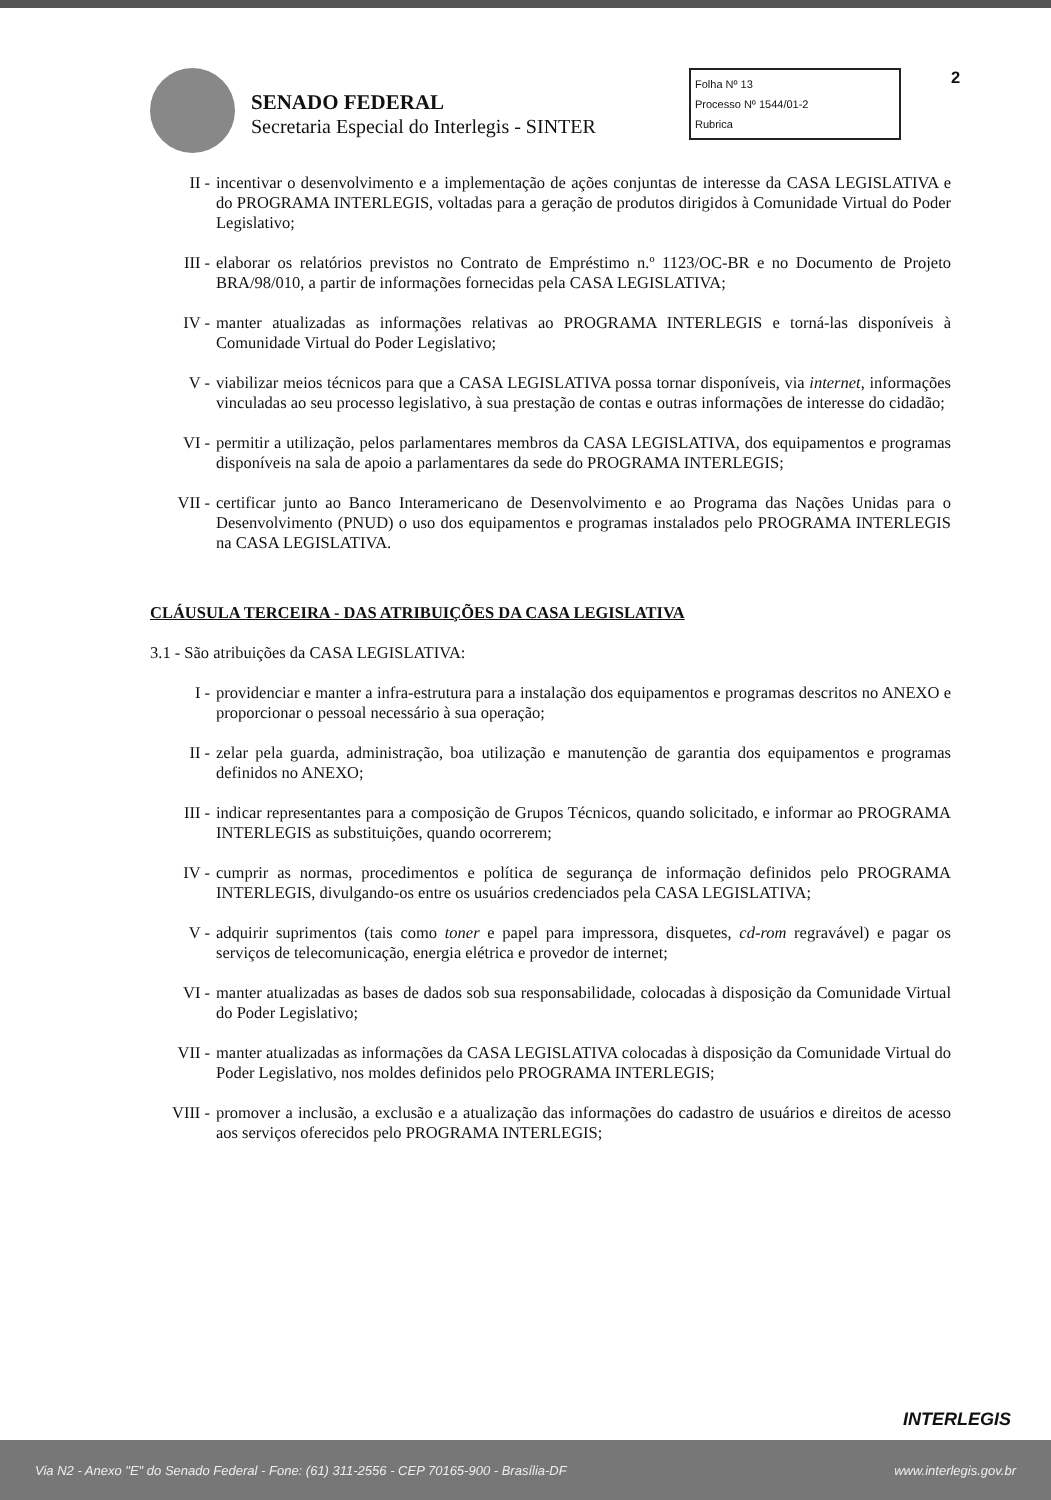SENADO FEDERAL
Secretaria Especial do Interlegis - SINTER
Folha Nº 13
Processo Nº 1544/01-2
Rubrica
2
II - incentivar o desenvolvimento e a implementação de ações conjuntas de interesse da CASA LEGISLATIVA e do PROGRAMA INTERLEGIS, voltadas para a geração de produtos dirigidos à Comunidade Virtual do Poder Legislativo;
III - elaborar os relatórios previstos no Contrato de Empréstimo n.º 1123/OC-BR e no Documento de Projeto BRA/98/010, a partir de informações fornecidas pela CASA LEGISLATIVA;
IV - manter atualizadas as informações relativas ao PROGRAMA INTERLEGIS e torná-las disponíveis à Comunidade Virtual do Poder Legislativo;
V - viabilizar meios técnicos para que a CASA LEGISLATIVA possa tornar disponíveis, via internet, informações vinculadas ao seu processo legislativo, à sua prestação de contas e outras informações de interesse do cidadão;
VI - permitir a utilização, pelos parlamentares membros da CASA LEGISLATIVA, dos equipamentos e programas disponíveis na sala de apoio a parlamentares da sede do PROGRAMA INTERLEGIS;
VII - certificar junto ao Banco Interamericano de Desenvolvimento e ao Programa das Nações Unidas para o Desenvolvimento (PNUD) o uso dos equipamentos e programas instalados pelo PROGRAMA INTERLEGIS na CASA LEGISLATIVA.
CLÁUSULA TERCEIRA - DAS ATRIBUIÇÕES DA CASA LEGISLATIVA
3.1 - São atribuições da CASA LEGISLATIVA:
I - providenciar e manter a infra-estrutura para a instalação dos equipamentos e programas descritos no ANEXO e proporcionar o pessoal necessário à sua operação;
II - zelar pela guarda, administração, boa utilização e manutenção de garantia dos equipamentos e programas definidos no ANEXO;
III - indicar representantes para a composição de Grupos Técnicos, quando solicitado, e informar ao PROGRAMA INTERLEGIS as substituições, quando ocorrerem;
IV - cumprir as normas, procedimentos e política de segurança de informação definidos pelo PROGRAMA INTERLEGIS, divulgando-os entre os usuários credenciados pela CASA LEGISLATIVA;
V - adquirir suprimentos (tais como toner e papel para impressora, disquetes, cd-rom regravável) e pagar os serviços de telecomunicação, energia elétrica e provedor de internet;
VI - manter atualizadas as bases de dados sob sua responsabilidade, colocadas à disposição da Comunidade Virtual do Poder Legislativo;
VII - manter atualizadas as informações da CASA LEGISLATIVA colocadas à disposição da Comunidade Virtual do Poder Legislativo, nos moldes definidos pelo PROGRAMA INTERLEGIS;
VIII - promover a inclusão, a exclusão e a atualização das informações do cadastro de usuários e direitos de acesso aos serviços oferecidos pelo PROGRAMA INTERLEGIS;
INTERLEGIS
Via N2 - Anexo "E" do Senado Federal - Fone: (61) 311-2556 - CEP 70165-900 - Brasília-DF www.interlegis.gov.br